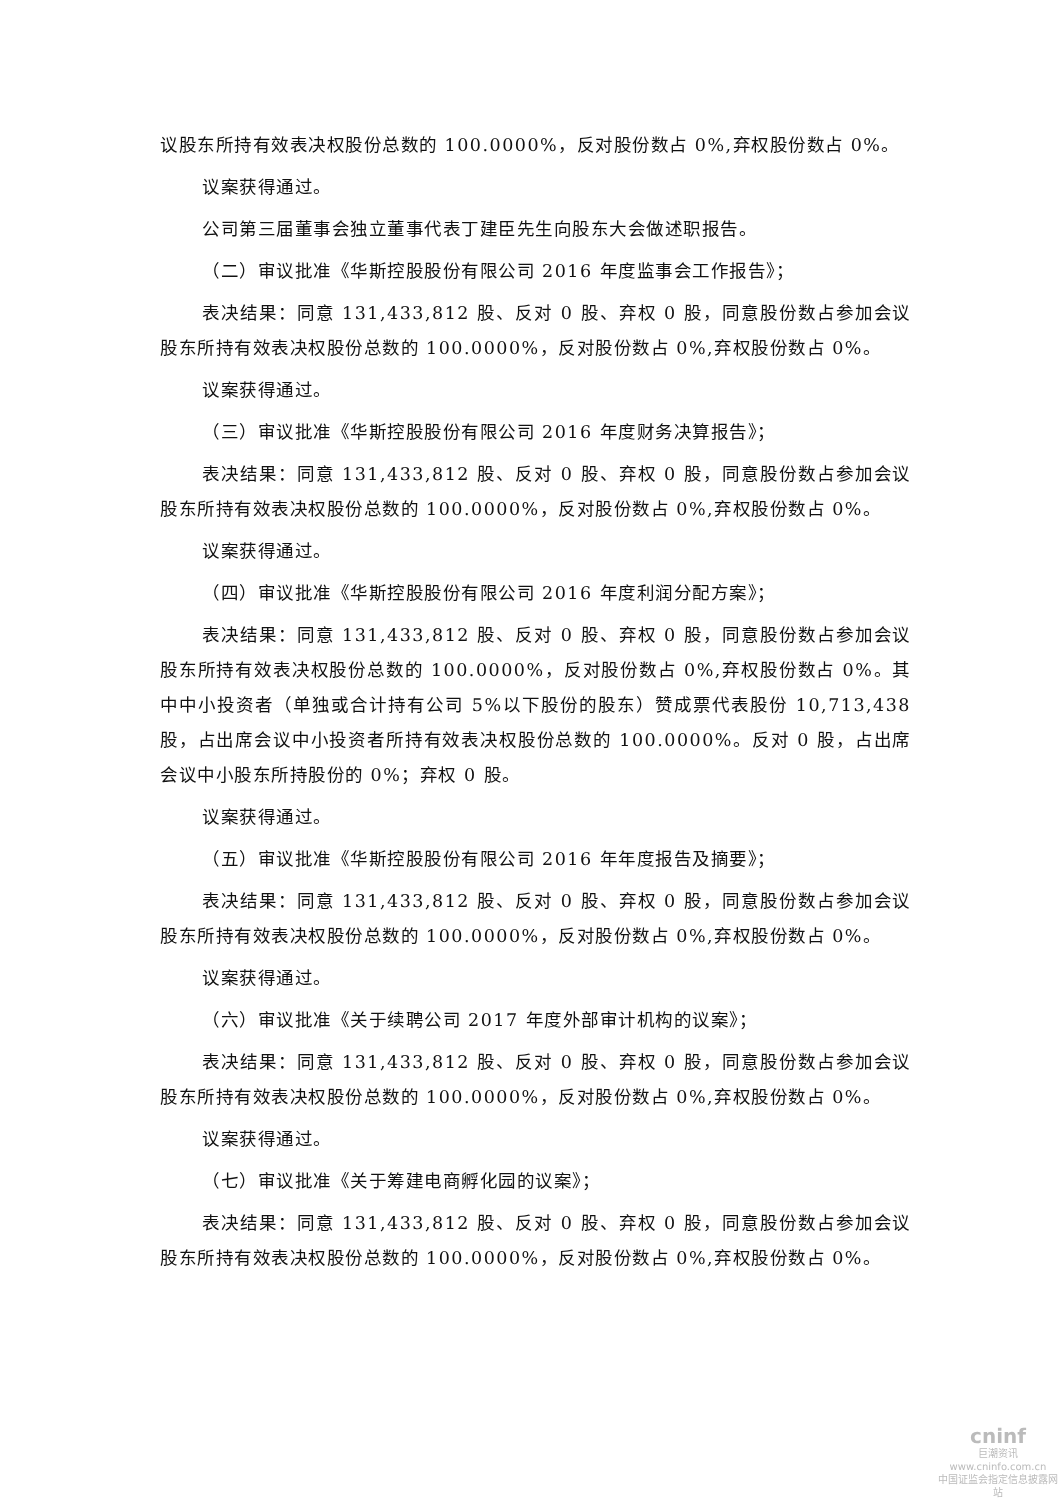议股东所持有效表决权股份总数的 100.0000%，反对股份数占 0%,弃权股份数占 0%。
议案获得通过。
公司第三届董事会独立董事代表丁建臣先生向股东大会做述职报告。
（二）审议批准《华斯控股股份有限公司 2016 年度监事会工作报告》；
表决结果：同意 131,433,812 股、反对 0 股、弃权 0 股，同意股份数占参加会议股东所持有效表决权股份总数的 100.0000%，反对股份数占 0%,弃权股份数占 0%。
议案获得通过。
（三）审议批准《华斯控股股份有限公司 2016 年度财务决算报告》；
表决结果：同意 131,433,812 股、反对 0 股、弃权 0 股，同意股份数占参加会议股东所持有效表决权股份总数的 100.0000%，反对股份数占 0%,弃权股份数占 0%。
议案获得通过。
（四）审议批准《华斯控股股份有限公司 2016 年度利润分配方案》；
表决结果：同意 131,433,812 股、反对 0 股、弃权 0 股，同意股份数占参加会议股东所持有效表决权股份总数的 100.0000%，反对股份数占 0%,弃权股份数占 0%。其中中小投资者（单独或合计持有公司 5%以下股份的股东）赞成票代表股份 10,713,438 股，占出席会议中小投资者所持有效表决权股份总数的 100.0000%。反对 0 股，占出席会议中小股东所持股份的 0%；弃权 0 股。
议案获得通过。
（五）审议批准《华斯控股股份有限公司 2016 年年度报告及摘要》；
表决结果：同意 131,433,812 股、反对 0 股、弃权 0 股，同意股份数占参加会议股东所持有效表决权股份总数的 100.0000%，反对股份数占 0%,弃权股份数占 0%。
议案获得通过。
（六）审议批准《关于续聘公司 2017 年度外部审计机构的议案》；
表决结果：同意 131,433,812 股、反对 0 股、弃权 0 股，同意股份数占参加会议股东所持有效表决权股份总数的 100.0000%，反对股份数占 0%,弃权股份数占 0%。
议案获得通过。
（七）审议批准《关于筹建电商孵化园的议案》；
表决结果：同意 131,433,812 股、反对 0 股、弃权 0 股，同意股份数占参加会议股东所持有效表决权股份总数的 100.0000%，反对股份数占 0%,弃权股份数占 0%。
cninf
巨潮资讯
www.cninfo.com.cn
中国证监会指定信息披露网站